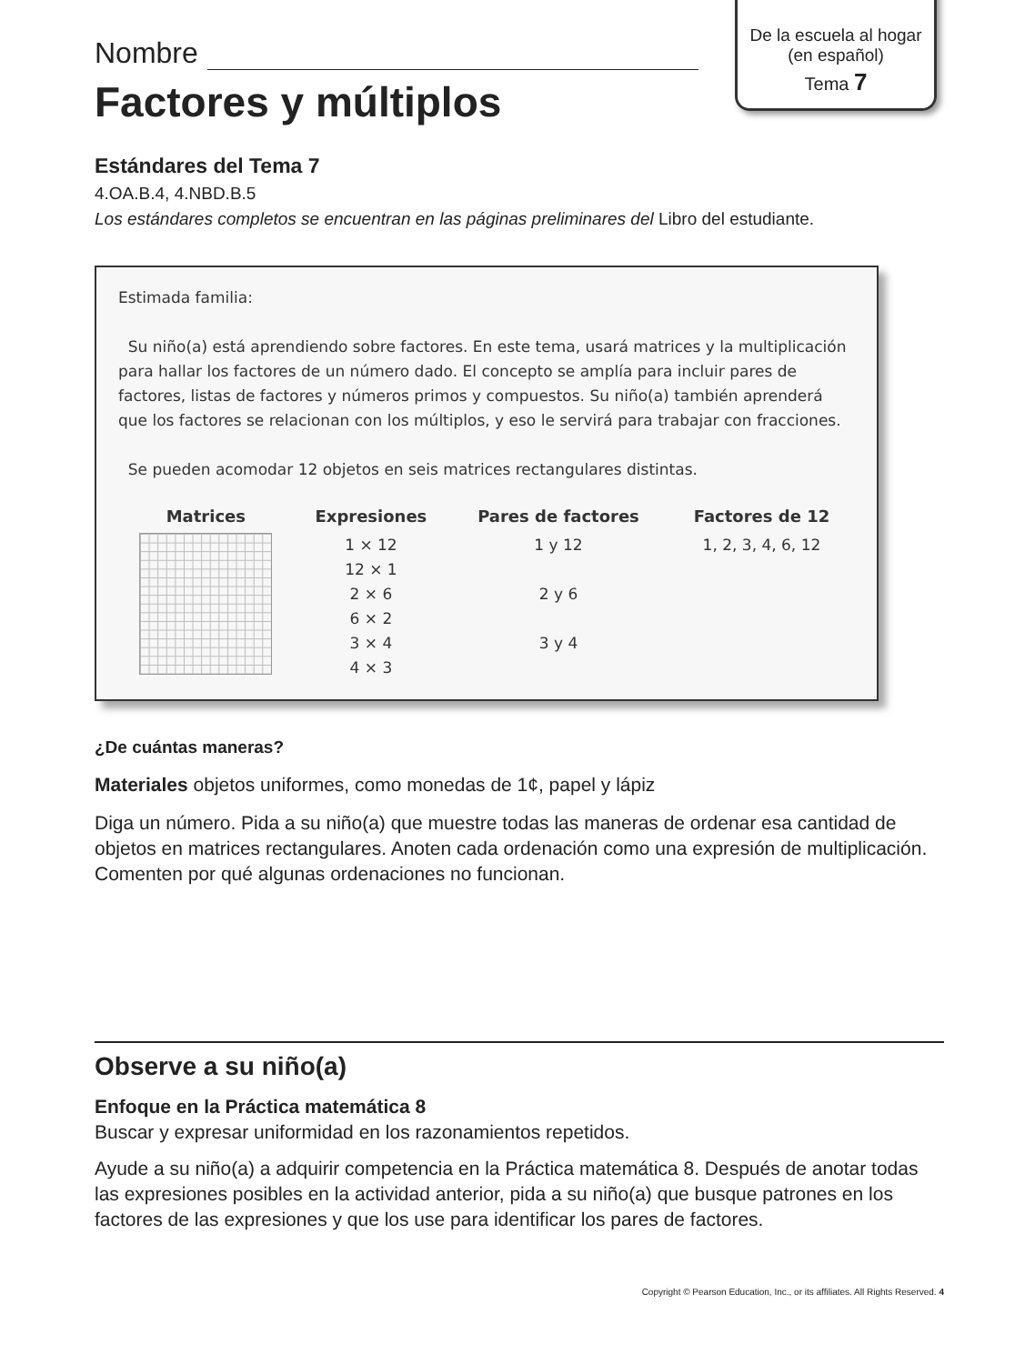De la escuela al hogar
(en español)
Tema 7
Nombre
Factores y múltiplos
Estándares del Tema 7
4.OA.B.4, 4.NBD.B.5
Los estándares completos se encuentran en las páginas preliminares del Libro del estudiante.
Estimada familia:
Su niño(a) está aprendiendo sobre factores. En este tema, usará matrices y la multiplicación para hallar los factores de un número dado. El concepto se amplía para incluir pares de factores, listas de factores y números primos y compuestos. Su niño(a) también aprenderá que los factores se relacionan con los múltiplos, y eso le servirá para trabajar con fracciones.
Se pueden acomodar 12 objetos en seis matrices rectangulares distintas.
| Matrices | Expresiones | Pares de factores | Factores de 12 |
| --- | --- | --- | --- |
| | 1 × 12 12 × 1 2 × 6 6 × 2 3 × 4 4 × 3 | 1 y 12 2 y 6 3 y 4 | 1, 2, 3, 4, 6, 12 |
¿De cuántas maneras?
Materiales objetos uniformes, como monedas de 1¢, papel y lápiz
Diga un número. Pida a su niño(a) que muestre todas las maneras de ordenar esa cantidad de objetos en matrices rectangulares. Anoten cada ordenación como una expresión de multiplicación. Comenten por qué algunas ordenaciones no funcionan.
Observe a su niño(a)
Enfoque en la Práctica matemática 8
Buscar y expresar uniformidad en los razonamientos repetidos.
Ayude a su niño(a) a adquirir competencia en la Práctica matemática 8. Después de anotar todas las expresiones posibles en la actividad anterior, pida a su niño(a) que busque patrones en los factores de las expresiones y que los use para identificar los pares de factores.
Copyright © Pearson Education, Inc., or its affiliates. All Rights Reserved. 4